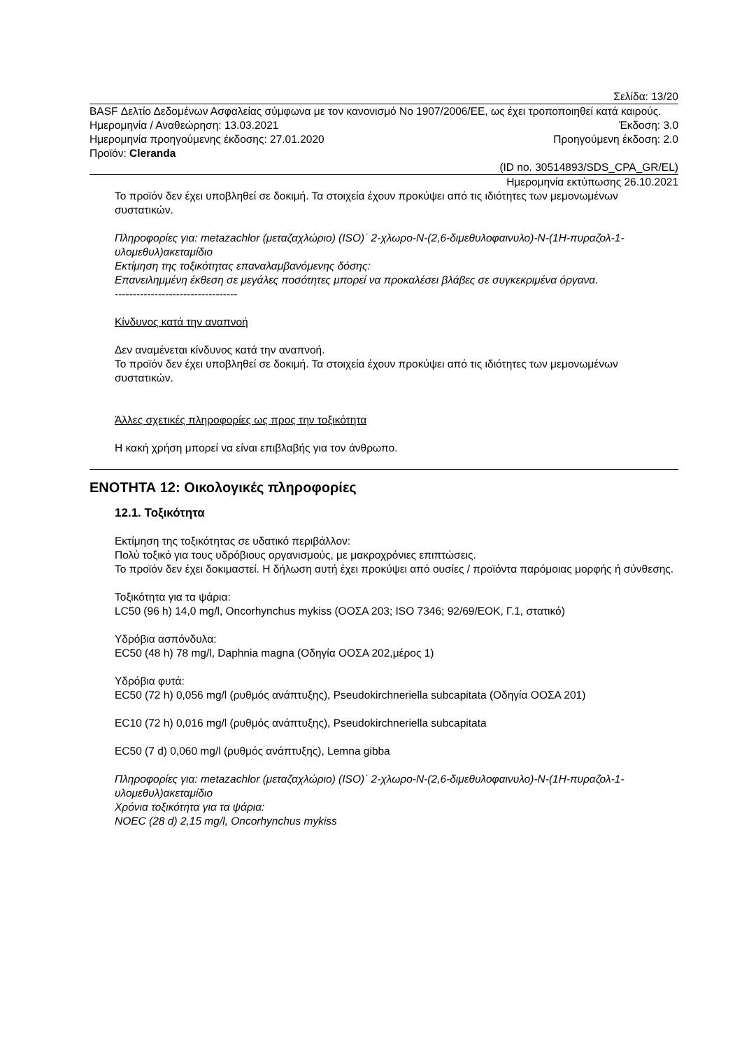Σελίδα: 13/20
BASF Δελτίο Δεδομένων Ασφαλείας σύμφωνα με τον κανονισμό No 1907/2006/EE, ως έχει τροποποιηθεί κατά καιρούς.
Ημερομηνία / Αναθεώρηση: 13.03.2021 Έκδοση: 3.0
Ημερομηνία προηγούμενης έκδοσης: 27.01.2020 Προηγούμενη έκδοση: 2.0
Προϊόν: Cleranda
(ID no. 30514893/SDS_CPA_GR/EL)
Ημερομηνία εκτύπωσης 26.10.2021
Το προϊόν δεν έχει υποβληθεί σε δοκιμή. Τα στοιχεία έχουν προκύψει από τις ιδιότητες των μεμονωμένων συστατικών.
Πληροφορίες για: metazachlor (μεταζαχλώριο) (ISO)˙ 2-χλωρο-N-(2,6-διμεθυλοφαινυλο)-N-(1H-πυραζολ-1-υλομεθυλ)ακεταμίδιο
Εκτίμηση της τοξικότητας επαναλαμβανόμενης δόσης:
Επανειλημμένη έκθεση σε μεγάλες ποσότητες μπορεί να προκαλέσει βλάβες σε συγκεκριμένα όργανα.
----------------------------------
Κίνδυνος κατά την αναπνοή
Δεν αναμένεται κίνδυνος κατά την αναπνοή.
Το προϊόν δεν έχει υποβληθεί σε δοκιμή. Τα στοιχεία έχουν προκύψει από τις ιδιότητες των μεμονωμένων συστατικών.
Άλλες σχετικές πληροφορίες ως προς την τοξικότητα
Η κακή χρήση μπορεί να είναι επιβλαβής για τον άνθρωπο.
ΕΝΟΤΗΤΑ 12: Οικολογικές πληροφορίες
12.1. Τοξικότητα
Εκτίμηση της τοξικότητας σε υδατικό περιβάλλον:
Πολύ τοξικό για τους υδρόβιους οργανισμούς, με μακροχρόνιες επιπτώσεις.
Το προϊόν δεν έχει δοκιμαστεί. Η δήλωση αυτή έχει προκύψει από ουσίες / προϊόντα παρόμοιας μορφής ή σύνθεσης.
Τοξικότητα για τα ψάρια:
LC50 (96 h) 14,0 mg/l, Oncorhynchus mykiss (ΟΟΣΑ 203; ISO 7346; 92/69/ΕΟΚ, Γ.1, στατικό)
Υδρόβια ασπόνδυλα:
EC50 (48 h) 78 mg/l, Daphnia magna (Οδηγία ΟΟΣΑ 202,μέρος 1)
Υδρόβια φυτά:
EC50 (72 h) 0,056 mg/l (ρυθμός ανάπτυξης), Pseudokirchneriella subcapitata (Οδηγία ΟΟΣΑ 201)
EC10 (72 h) 0,016 mg/l (ρυθμός ανάπτυξης), Pseudokirchneriella subcapitata
EC50 (7 d) 0,060 mg/l (ρυθμός ανάπτυξης), Lemna gibba
Πληροφορίες για: metazachlor (μεταζαχλώριο) (ISO)˙ 2-χλωρο-N-(2,6-διμεθυλοφαινυλο)-N-(1H-πυραζολ-1-υλομεθυλ)ακεταμίδιο
Χρόνια τοξικότητα για τα ψάρια:
NOEC (28 d) 2,15 mg/l, Oncorhynchus mykiss